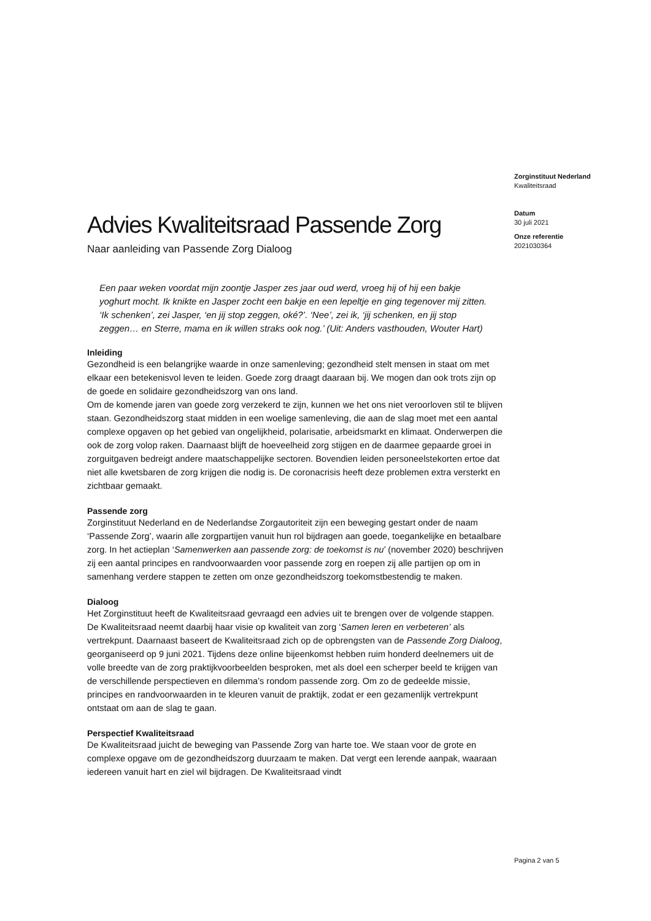Advies Kwaliteitsraad Passende Zorg
Naar aanleiding van Passende Zorg Dialoog
Een paar weken voordat mijn zoontje Jasper zes jaar oud werd, vroeg hij of hij een bakje yoghurt mocht. Ik knikte en Jasper zocht een bakje en een lepeltje en ging tegenover mij zitten. ‘Ik schenken’, zei Jasper, ‘en jij stop zeggen, oké?’. ‘Nee’, zei ik, ‘jij schenken, en jij stop zeggen… en Sterre, mama en ik willen straks ook nog.’ (Uit: Anders vasthouden, Wouter Hart)
Inleiding
Gezondheid is een belangrijke waarde in onze samenleving; gezondheid stelt mensen in staat om met elkaar een betekenisvol leven te leiden. Goede zorg draagt daaraan bij. We mogen dan ook trots zijn op de goede en solidaire gezondheidszorg van ons land.
Om de komende jaren van goede zorg verzekerd te zijn, kunnen we het ons niet veroorloven stil te blijven staan. Gezondheidszorg staat midden in een woelige samenleving, die aan de slag moet met een aantal complexe opgaven op het gebied van ongelijkheid, polarisatie, arbeidsmarkt en klimaat. Onderwerpen die ook de zorg volop raken. Daarnaast blijft de hoeveelheid zorg stijgen en de daarmee gepaarde groei in zorguitgaven bedreigt andere maatschappelijke sectoren. Bovendien leiden personeelstekorten ertoe dat niet alle kwetsbaren de zorg krijgen die nodig is. De coronacrisis heeft deze problemen extra versterkt en zichtbaar gemaakt.
Passende zorg
Zorginstituut Nederland en de Nederlandse Zorgautoriteit zijn een beweging gestart onder de naam ‘Passende Zorg’, waarin alle zorgpartijen vanuit hun rol bijdragen aan goede, toegankelijke en betaalbare zorg. In het actieplan ‘Samenwerken aan passende zorg: de toekomst is nu’ (november 2020) beschrijven zij een aantal principes en randvoorwaarden voor passende zorg en roepen zij alle partijen op om in samenhang verdere stappen te zetten om onze gezondheidszorg toekomstbestendig te maken.
Dialoog
Het Zorginstituut heeft de Kwaliteitsraad gevraagd een advies uit te brengen over de volgende stappen.
De Kwaliteitsraad neemt daarbij haar visie op kwaliteit van zorg ‘Samen leren en verbeteren’ als vertrekpunt. Daarnaast baseert de Kwaliteitsraad zich op de opbrengsten van de Passende Zorg Dialoog, georganiseerd op 9 juni 2021. Tijdens deze online bijeenkomst hebben ruim honderd deelnemers uit de volle breedte van de zorg praktijkvoorbeelden besproken, met als doel een scherper beeld te krijgen van de verschillende perspectieven en dilemma’s rondom passende zorg. Om zo de gedeelde missie, principes en randvoorwaarden in te kleuren vanuit de praktijk, zodat er een gezamenlijk vertrekpunt ontstaat om aan de slag te gaan.
Perspectief Kwaliteitsraad
De Kwaliteitsraad juicht de beweging van Passende Zorg van harte toe. We staan voor de grote en complexe opgave om de gezondheidszorg duurzaam te maken. Dat vergt een lerende aanpak, waaraan iedereen vanuit hart en ziel wil bijdragen. De Kwaliteitsraad vindt
Zorginstituut Nederland
Kwaliteitsraad
Datum
30 juli 2021
Onze referentie
2021030364
Pagina 2 van 5